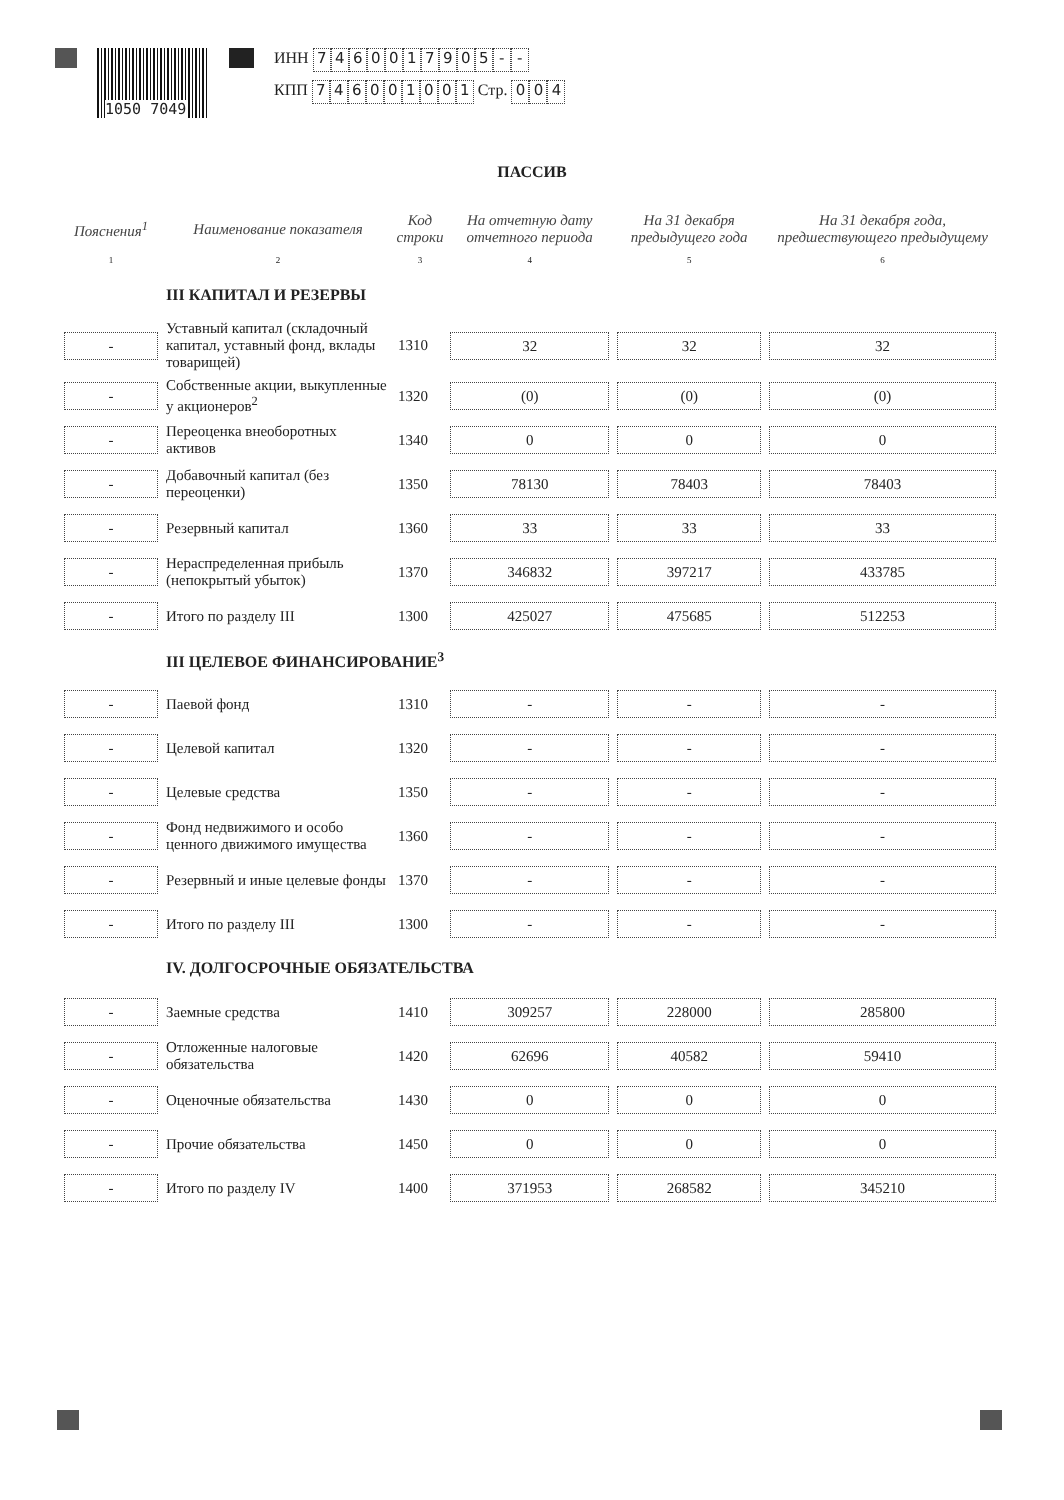1050 7049
ИНН 7460017905 - -
КПП 746001001 Стр. 0 0 4
ПАССИВ
| Пояснения<sup>1</sup> | Наименование показателя | Код строки | На отчетную дату отчетного периода | На 31 декабря предыдущего года | На 31 декабря года, предшествующего предыдущему |
| --- | --- | --- | --- | --- | --- |
| 1 | 2 | 3 | 4 | 5 | 6 |
| | III КАПИТАЛ И РЕЗЕРВЫ | | | | |
| - | Уставный капитал (складочный капитал, уставный фонд, вклады товарищей) | 1310 | 32 | 32 | 32 |
| - | Собственные акции, выкупленные у акционеров<sup>2</sup> | 1320 | (0) | (0) | (0) |
| - | Переоценка внеоборотных активов | 1340 | 0 | 0 | 0 |
| - | Добавочный капитал (без переоценки) | 1350 | 78130 | 78403 | 78403 |
| - | Резервный капитал | 1360 | 33 | 33 | 33 |
| - | Нераспределенная прибыль (непокрытый убыток) | 1370 | 346832 | 397217 | 433785 |
| - | Итого по разделу III | 1300 | 425027 | 475685 | 512253 |
| | III ЦЕЛЕВОЕ ФИНАНСИРОВАНИЕ<sup>3</sup> | | | | |
| - | Паевой фонд | 1310 | - | - | - |
| - | Целевой капитал | 1320 | - | - | - |
| - | Целевые средства | 1350 | - | - | - |
| - | Фонд недвижимого и особо ценного движимого имущества | 1360 | - | - | - |
| - | Резервный и иные целевые фонды | 1370 | - | - | - |
| - | Итого по разделу III | 1300 | - | - | - |
| | IV. ДОЛГОСРОЧНЫЕ ОБЯЗАТЕЛЬСТВА | | | | |
| - | Заемные средства | 1410 | 309257 | 228000 | 285800 |
| - | Отложенные налоговые обязательства | 1420 | 62696 | 40582 | 59410 |
| - | Оценочные обязательства | 1430 | 0 | 0 | 0 |
| - | Прочие обязательства | 1450 | 0 | 0 | 0 |
| - | Итого по разделу IV | 1400 | 371953 | 268582 | 345210 |